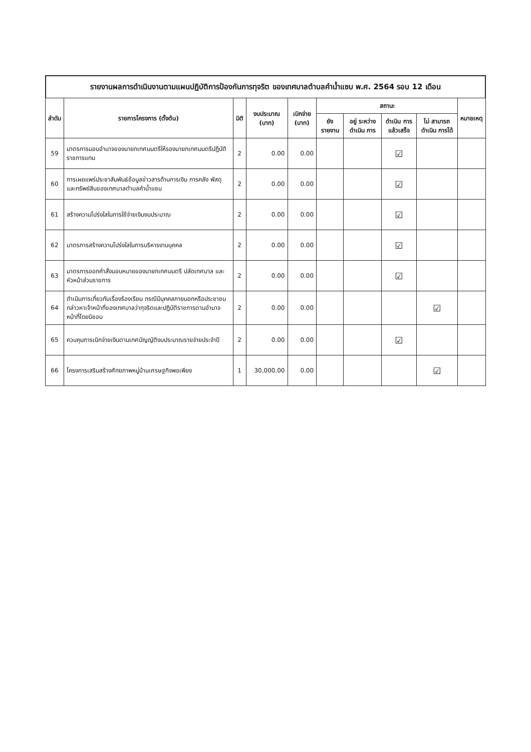รายงานผลการดำเนินงานตามแผนปฏิบัติการป้องกันการทุจริต ของเทศบาลตำบลคำน้ำแซบ พ.ศ. 2564 รอบ 12 เดือน
| ลำดับ | รายการโครงการ (ตั้งต้น) | มิติ | งบประมาณ (บาท) | เบิกจ่าย (บาท) | สถานะ | | | | หมายเหตุ |
| --- | --- | --- | --- | --- | --- | --- | --- | --- | --- |
| | | | | | ยัง รายงาน | อยู่ ระหว่าง ดำเนิน การ | ดำเนิน การ แล้วเสร็จ | ไม่ สามารถ ดำเนิน การได้ | |
| 59 | มาตรการมอบอำนาจของนายกเทศมนตรีให้รองนายกเทศมนตรีปฏิบัติราชการแทน | 2 | 0.00 | 0.00 | | | ☑ | | |
| 60 | การเผยแพร่ประชาสัมพันธ์ข้อมูลข่าวสารด้านการเงิน การคลัง พัสดุ และทรัพย์สินของเทศบาลตำบลคำน้ำแซบ | 2 | 0.00 | 0.00 | | | ☑ | | |
| 61 | สร้างความโปร่งใสในการใช้จ่ายเงินงบประมาณ | 2 | 0.00 | 0.00 | | | ☑ | | |
| 62 | มาตรการสร้างความโปร่งใสในการบริหารงานบุคคล | 2 | 0.00 | 0.00 | | | ☑ | | |
| 63 | มาตรการออกคำสั่งมอบหมายของนายกเทศมนตรี ปลัดเทศบาล และหัวหน้าส่วนราชการ | 2 | 0.00 | 0.00 | | | ☑ | | |
| 64 | ดำเนินการเกี่ยวกับเรื่องร้องเรียน กรณีมีบุคคลภายนอกหรือประชาชนกล่าวหาเจ้าหน้าที่ของเทศบาลว่าทุจริตและปฏิบัติราชการตามอำนาจหน้าที่โดยมิชอบ | 2 | 0.00 | 0.00 | | | | ☑ | |
| 65 | ควบคุมการเบิกจ่ายเงินตามเทศบัญญัติงบประมาณรายจ่ายประจำปี | 2 | 0.00 | 0.00 | | | ☑ | | |
| 66 | โครงการเสริมสร้างศักยภาพหมู่บ้านเศรษฐกิจพอเพียง | 1 | 30,000.00 | 0.00 | | | | ☑ | |